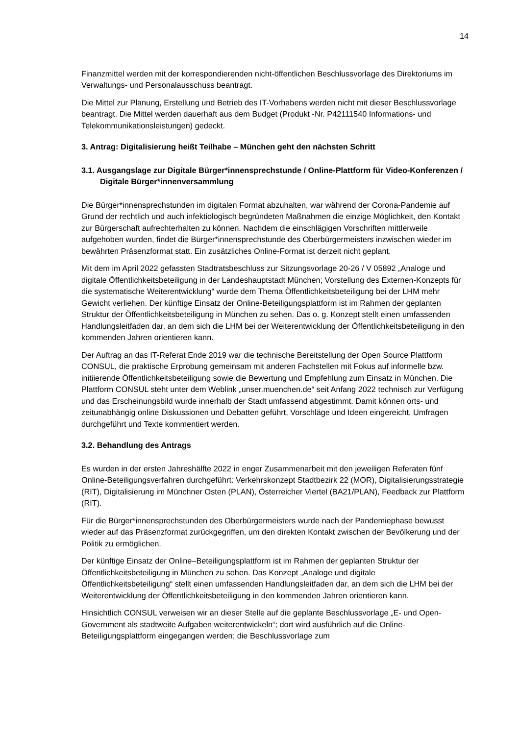14
Finanzmittel werden mit der korrespondierenden nicht-öffentlichen Beschlussvorlage des Direktoriums im Verwaltungs- und Personalausschuss beantragt.
Die Mittel zur Planung, Erstellung und Betrieb des IT-Vorhabens werden nicht mit dieser Beschlussvorlage beantragt. Die Mittel werden dauerhaft aus dem Budget (Produkt -Nr. P42111540 Informations- und Telekommunikationsleistungen) gedeckt.
3. Antrag: Digitalisierung heißt Teilhabe – München geht den nächsten Schritt
3.1. Ausgangslage zur Digitale Bürger*innensprechstunde / Online-Plattform für Video-Konferenzen / Digitale Bürger*innenversammlung
Die Bürger*innensprechstunden im digitalen Format abzuhalten, war während der Corona-Pandemie auf Grund der rechtlich und auch infektiologisch begründeten Maßnahmen die einzige Möglichkeit, den Kontakt zur Bürgerschaft aufrechterhalten zu können. Nachdem die einschlägigen Vorschriften mittlerweile aufgehoben wurden, findet die Bürger*innensprechstunde des Oberbürgermeisters inzwischen wieder im bewährten Präsenzformat statt. Ein zusätzliches Online-Format ist derzeit nicht geplant.
Mit dem im April 2022 gefassten Stadtratsbeschluss zur Sitzungsvorlage 20-26 / V 05892 „Analoge und digitale Öffentlichkeitsbeteiligung in der Landeshauptstadt München; Vorstellung des Externen-Konzepts für die systematische Weiterentwicklung“ wurde dem Thema Öffentlichkeitsbeteiligung bei der LHM mehr Gewicht verliehen. Der künftige Einsatz der Online-Beteiligungsplattform ist im Rahmen der geplanten Struktur der Öffentlichkeitsbeteiligung in München zu sehen. Das o. g. Konzept stellt einen umfassenden Handlungsleitfaden dar, an dem sich die LHM bei der Weiterentwicklung der Öffentlichkeitsbeteiligung in den kommenden Jahren orientieren kann.
Der Auftrag an das IT-Referat Ende 2019 war die technische Bereitstellung der Open Source Plattform CONSUL, die praktische Erprobung gemeinsam mit anderen Fachstellen mit Fokus auf informelle bzw. initiierende Öffentlichkeitsbeteiligung sowie die Bewertung und Empfehlung zum Einsatz in München. Die Plattform CONSUL steht unter dem Weblink „unser.muenchen.de“ seit Anfang 2022 technisch zur Verfügung und das Erscheinungsbild wurde innerhalb der Stadt umfassend abgestimmt. Damit können orts- und zeitunabhängig online Diskussionen und Debatten geführt, Vorschläge und Ideen eingereicht, Umfragen durchgeführt und Texte kommentiert werden.
3.2. Behandlung des Antrags
Es wurden in der ersten Jahreshälfte 2022 in enger Zusammenarbeit mit den jeweiligen Referaten fünf Online-Beteiligungsverfahren durchgeführt: Verkehrskonzept Stadtbezirk 22 (MOR), Digitalisierungsstrategie (RIT), Digitalisierung im Münchner Osten (PLAN), Österreicher Viertel (BA21/PLAN), Feedback zur Plattform (RIT).
Für die Bürger*innensprechstunden des Oberbürgermeisters wurde nach der Pandemiephase bewusst wieder auf das Präsenzformat zurückgegriffen, um den direkten Kontakt zwischen der Bevölkerung und der Politik zu ermöglichen.
Der künftige Einsatz der Online–Beteiligungsplattform ist im Rahmen der geplanten Struktur der Öffentlichkeitsbeteiligung in München zu sehen. Das Konzept „Analoge und digitale Öffentlichkeitsbeteiligung“ stellt einen umfassenden Handlungsleitfaden dar, an dem sich die LHM bei der Weiterentwicklung der Öffentlichkeitsbeteiligung in den kommenden Jahren orientieren kann.
Hinsichtlich CONSUL verweisen wir an dieser Stelle auf die geplante Beschlussvorlage „E- und Open-Government als stadtweite Aufgaben weiterentwickeln“; dort wird ausführlich auf die Online-Beteiligungsplattform eingegangen werden; die Beschlussvorlage zum